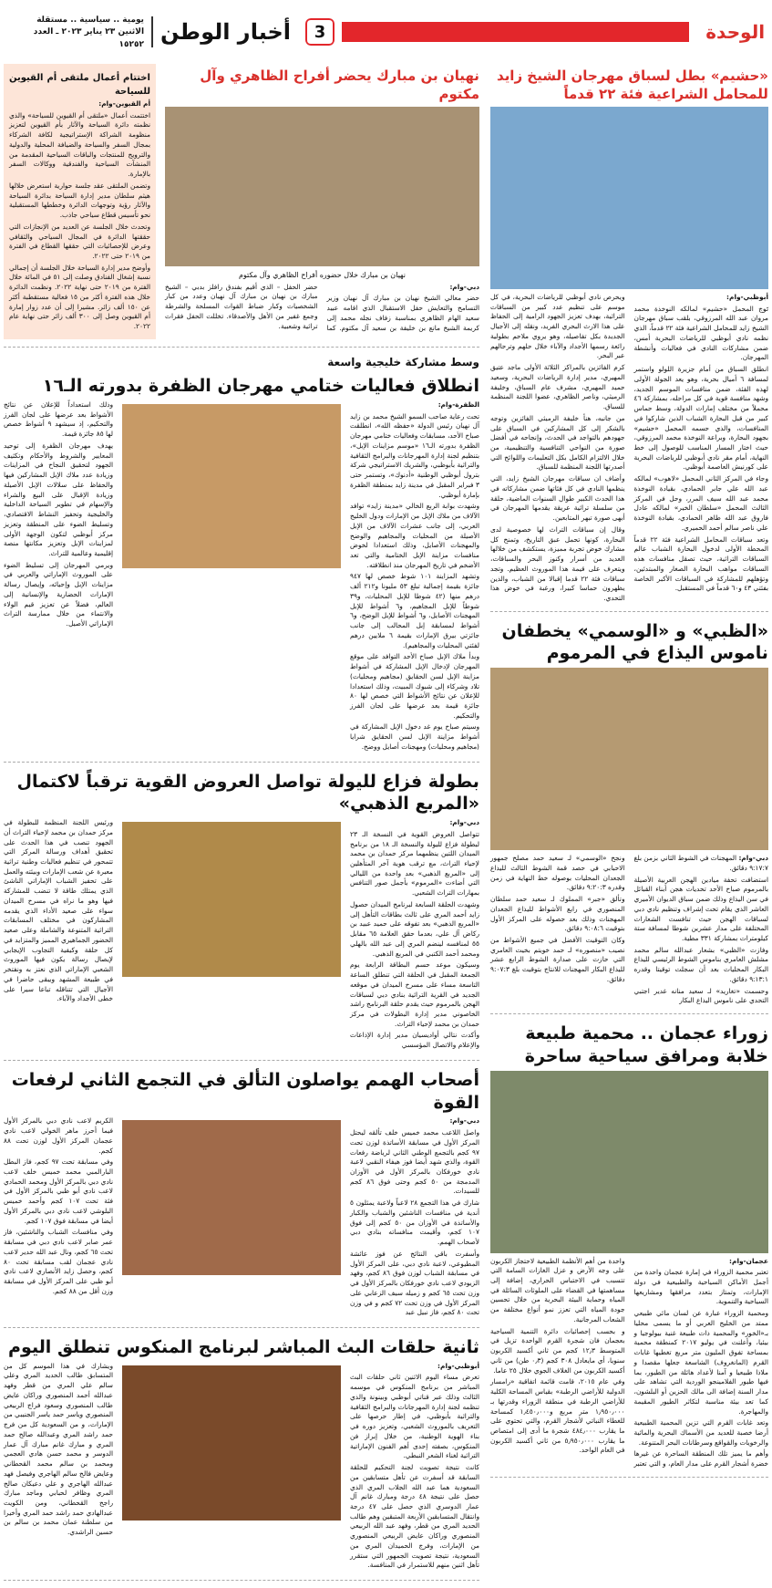الوحدة
3
أخبار الوطن
يومية .. سياسية .. مستقلة
الاثنين ٢٣ يناير ٢٠٢٣ ـ العدد ١٥٢٥٢
«حشيم» بطل لسباق مهرجان الشيخ زايد للمحامل الشراعية فئة ٢٢ قدماً
أبوظبي-وام:
تَوج المحمل «حشيم» لمالكه النوخذة محمد مروان عبد الله المرزوقي، بلقب سباق مهرجان الشيخ زايد للمحامل الشراعية فئة ٢٢ قدماً، الذي نظمه نادي أبوظبي للرياضات البحرية أمس، ضمن مشاركات النادي في فعاليات وأنشطة المهرجان.
انطلق السباق من أمام جزيرة اللولو واستمر لمسافة ٦ أميال بحرية، وهو يعد الجولة الأولى لهذه الفئة، ضمن منافسات الموسم الجديد، وشهد منافسة قوية في كل مراحله، بمشاركة ٤٦ محملاً من مختلف إمارات الدولة، وسط حماس كبير من قبل البحارة الشباب الذين شاركوا في المنافسات، والذي حسمه المحمل «حشيم» بجهود البحارة، وبراعة النوخذة محمد المرزوقي، حيث اختار المسار المناسب للوصول إلى خط النهاية، أمام مقر نادي أبوظبي للرياضات البحرية على كورنيش العاصمة أبوظبي.
وجاء في المركز الثاني المحمل «لاهوب» لمالكه عبد الله علي جابر الحمادي، بقيادة النوخذة محمد عبد الله سيف المرر، وحل في المركز الثالث المحمل «سلطان الخير» لمالكه عادل فاروق عبد الله طاهر الحمادي، بقيادة النوخذة علي ناصر سالم أحمد الحميري.
وتعد سباقات المحامل الشراعية فئة ٢٢ قدماً المحطة الأولى لدخول البحارة الشباب عالم السباقات التراثية، حيث تصقل منافسات هذه السباقات مواهب البحارة الصغار والمبتدئين، وتؤهلهم للمشاركة في السباقات الأكبر الخاصة بفئتي ٤٣ و٦٠ قدماً في المستقبل.
ويحرص نادي أبوظبي للرياضات البحرية، في كل موسم على تنظيم عدد كبير من السباقات التراثية، بهدف تعزيز الجهود الرامية إلى الحفاظ على هذا الارث البحري الفريد، ونقله إلى الأجيال الجديدة بكل تفاصيله، وهو يروي ملاحم بطولية رائعة رسمها الأجداد والآباء خلال حلهم وترحالهم عبر البحر.
كرم الفائزين بالمراكز الثلاثة الأولى ماجد عتيق المهيري، مدير إدارة الرياضات البحرية، وسعيد حميد المهيري، مشرف عام السباق، وخليفة الرميثي، وناصر الظاهري، عضوا اللجنة المنظمة للسباق.
من جانبه، هنأ خليفة الرميثي الفائزين وتوجه بالشكر إلى كل المشاركين في السباق على جهودهم بالتواجد في الحدث، وإنجاحه في أفضل صورة من النواحي التنافسية والتنظيمية، من خلال الالتزام الكامل بكل التعليمات واللوائح التي أصدرتها اللجنة المنظمة للسباق.
وأضاف ان سباقات مهرجان الشيخ زايد، التي ينظمها النادي في كل فئاتها ضمن مشاركاته في هذا الحدث الكبير طوال السنوات الماضية، حلقة من سلسلة تراثية عريقة يقدمها المهرجان في أبهى صورة تبهر المتابعين.
وقال إن سباقات التراث لها خصوصية لدى البحارة، كونها تحمل عبق التاريخ، وتمنح كل مشارك خوض تجربة مميزة، يستكشف من خلالها العديد من أسرار وكنوز البحر والسباقات، ويتعرف على قيمة هذا الموروث العظيم. وتجد سباقات فئة ٢٢ قدما إقبالا من الشباب، والذين يظهرون حماسا كبيرا، ورغبة في خوض هذا التحدي.
«الظبي» و «الوسمي» يخطفان ناموس اليذاع في المرموم
دبي-وام: المهجنات في الشوط الثاني بزمن بلغ ٩:١٧:٧ دقائق.
استضافت تحفة ميادين الهجن العربية الأصيلة بالمرموم صباح الأحد تحديات هجن أبناء القبائل في سن اليذاع وذلك ضمن سباق الديوان الأميري العاشر الذي يقام تحت إشراف وتنظيم نادي دبي لسباقات الهجن حيث تنافست الشعارات المختلفة على مدار عشرين شوطا لمسافة ستة كيلومترات بمشاركة ٣٣١ مطية.
وفازت «الظبي» بشعار عبدالله سالم محمد مشلش العامري بناموس الشوط الرئيسي لليذاع البكار المحليات بعد أن سجلت توقيتا وقدره ٩:١٣:١ دقائق.
وحسمت «تغاريد» لـ سعيد منانه غدير اجتبي التحدي على ناموس اليذاع البكار
ونجح «الوسمي» لـ سعيد حمد مصلح جمهور الاحبابي في حصد قمة الشوط الثالث لليذاع الجعدان المحليات بوصوله خط النهاية في زمن وقدره ٩:٢٠:٣ دقائق.
وتألق «جبر» المملوك لـ سعيد حمد سلطان المنصوري في رابع الأشواط لليذاع الجعدان المهجنات وذلك بعد حصوله على المركز الأول بتوقيت ٩:٠٨:٦ دقائق.
وكان التوقيت الأفضل في جميع الأشواط من نصيب «منصوره» لـ حمد خويتم بخيت العامري التي حازت على صدارة الشوط الرابع عشر لليذاع البكار المهجنات للانتاج بتوقيت بلغ ٩:٠٧:٣ دقائق.
زوراء عجمان .. محمية طبيعة خلابة ومرافق سياحية ساحرة
عجمان-وام:
تعتبر محمية الزوراء في إمارة عجمان واحدة من أجمل الأماكن السياحية والطبيعية في دولة الإمارات، وتمتاز بتعدد مرافقها ومشاريعها السياحية والتنموية.
ومحمية الزوراء عبارة عن لسان مائي طبيعي ممتد من الخليج العربي أو ما يسمى محليا بـ«الخور» والمحمية ذات طبيعة غنية بيولوجيا و بيئيا، وأعلنت في يوليو ٢٠١٧ كمنطقة محمية بمساحة تفوق المليون متر مربع تغطيها غابات القرم (المانغروف) الشاسعة جعلها مقصدا و ملاذا طبيعيا و آمنا لأعداد هائلة من الطيور، بما فيها طيور الفلامينجو الوردية التي تشاهد على مدار السنة إضافة الى مالك الحزين أو البلشون، كما تعد بيئة مناسبة لتكاثر الطيور المقيمة والمهاجرة.
وتعد غابات القرم التي تزين المحمية الطبيعية أرضا خصبة للعديد من الأسماك البحرية والمائية والرخويات والقواقع وسرطانات البحر المتنوعة.
وأهم ما يميز تلك المنطقة الساحرة عن غيرها خضرة أشجار القرم على مدار العام، و التي تعتبر واحدة من أهم الأنظمة الطبيعية لاحتجاز الكربون على وجه الأرض و عزل الغازات السامة التي تتسبب في الاحتباس الحراري، إضافة إلى مساهمتها في القضاء على الملوثات السائلة في المياه وحماية البيئة البحرية من خلال تحسين جودة المياه التي تعزز نمو أنواع مختلفة من الشعاب المرجانية.
و بحسب إحصائيات دائرة التنمية السياحية بعجمان فان شجرة القرم الواحدة تزيل في المتوسط ١٢٫٣ كجم من ثاني أكسيد الكربون سنويا، أي مايعادل ٣٠٨ كجم (٠٫٣ طن) من ثاني أكسيد الكربون من الغلاف الجوي خلال ٢٥ عاما.
وفي عام ٢٠١٥، قامت قائمة اتفاقية «رامسار الدولية للأراضي الرطبة» بقياس المساحة الكلية للأراضي الرطبة في منطقة الزوراء وقدرتها بـ ١٫٩٥٠٫٠٠٠ متر مربع و١٫٤٥٠٫٠٠٠ كمساحة للغطاء النباتي لأشجار القرم، والتي تحتوي على ما يقارب ٤٨٤٫٠٠٠ شجرة ما أدى إلى امتصاص ما يقارب ٥٫٩٥٠٫٠٠٠ من ثاني أكسيد الكربون في العام الواحد.
نهيان بن مبارك يحضر أفراح الظاهري وآل مكتوم
نهيان بن مبارك خلال حضوره أفراح الظاهري وآل مكتوم
دبي-وام:
حضر معالي الشيخ نهيان بن مبارك آل نهيان وزير التسامح والتعايش حفل الاستقبال الذي اقامه عبيد سعيد الهام الظاهري بمناسبة زفاف نجله محمد إلى كريمة الشيخ مانع بن خليفة بن سعيد آل مكتوم. كما حضر الحفل – الذي أقيم بفندق رافلز بدبي – الشيخ مبارك بن نهيان بن مبارك آل نهيان وعدد من كبار الشخصيات وكبار ضباط القوات المسلحة والشرطة وجمع غفير من الأهل والأصدقاء. تخللت الحفل فقرات تراثية وشعبية.
اختتام أعمال ملتقى أم القيوين للسياحة
أم القيوين-وام:
اختتمت أعمال «ملتقى أم القيوين للسياحة» والذي نظمته دائرة السياحة والآثار بأم القيوين لتعزيز منظومة الشراكة الإستراتيجية لكافة الشركاء بمجال السفر والسياحة والضيافة المحلية والدولية والترويج للمنتجات والباقات السياحية المقدمة من المنشآت السياحية والفندقية ووكالات السفر بالإمارة.
وتضمن الملتقى عقد جلسة حوارية استعرض خلالها هيثم سلطان مدير إدارة السياحة بدائرة السياحة والآثار رؤية وتوجهات الدائرة وخططها المستقبلية نحو تأسيس قطاع سياحي جاذب.
وتحدث خلال الجلسة عن العديد من الإنجازات التي حققتها الدائرة في المجال السياحي والثقافي وعرض للإحصائيات التي حققها القطاع في الفترة من ٢٠١٩ حتى ٢٠٢٢.
وأوضح مدير إدارة السياحة خلال الجلسة أن إجمالي نسبة إشغال الفنادق وصلت إلى ٥١ في المائة خلال الفترة من ٢٠١٩ حتى نهاية ٢٠٢٢. ونظمت الدائرة خلال هذه الفترة أكثر من ١٥ فعالية مستقطبة أكثر عن ١٥٠ ألف زائر. مشيرا إلى أن عدد زوار إمارة أم القيوين وصل إلى ٣٠٠ ألف زائر حتى نهاية عام ٢٠٢٢.
وسط مشاركة خليجية واسعة
انطلاق فعاليات ختامي مهرجان الظفرة بدورته الـ١٦
الظفرة-وام:
تحت رعاية صاحب السمو الشيخ محمد بن زايد آل نهيان رئيس الدولة «حفظه الله»، انطلقت صباح الأحد، مسابقات وفعاليات ختامي مهرجان الظفرة بدورته الـ١٦ «موسم مزاينات الإبل»، بتنظيم لجنة إدارة المهرجانات والبرامج الثقافية والتراثية بأبوظبي، والشريك الاستراتيجي شركة بترول أبوظبي الوطنية «أدنوك»، وتستمر حتى ٣ فبراير المقبل في مدينة زايد بمنطقة الظفرة بإمارة أبوظبي.
وشهدت بوابة الربع الخالي «مدينة زايد» توافد الآلاف من ملاك الإبل من الإمارات ودول الخليج العربي، إلى جانب عشرات الآلاف من الإبل الأصيلة من المحليات والمجاهيم والوضح والمهجنات الأصايل، وذلك استعدادا لخوض منافسات مزاينة الإبل الختامية والتي تعد الأضخم في تاريخ المهرجان منذ انطلاقته.
وتشهد المزاينة ١٠١ شوط خصص لها ٩٤٧ جائزة بقيمة إجمالية تبلغ ٥٣ مليونا و٢١٢ ألف درهم منها (٤٢ شوطا للإبل المحليات، و٣٩ شوطاً للإبل المجاهيم، و٦ أشواط للإبل المهجنات الأصايل، و٦ أشواط للإبل الوضح، و٦ أشواط لمسابقة إبل المحالب إلى جانب جائزتي بيرق الإمارات بقيمة ٦ ملايين درهم لفئتي المحليات والمجاهيم).
وبدأ ملاك الإبل صباح الأحد التوافد على موقع المهرجان لإدخال الإبل المشاركة في أشواط مزاينة الإبل لسن الحقايق (مجاهيم ومحليات) تلاد وشركاء إلى شبوك المبيت، وذلك استعدادا للإعلان عن نتائج الأشواط التي خصص لها ٨٠ جائزة قيمة بعد عرضها على لجان الفرز والتحكيم.
وسيتم صباح يوم غد دخول الإبل المشاركة في أشواط مزاينة الإبل لسن الحقايق شرايا (مجاهيم ومحليات) ومهجنات أصايل ووضح.
وذلك استعداداً للإعلان عن نتائج الأشواط بعد عرضها على لجان الفرز والتحكيم، إذ سيشهد ٩ أشواط خصص لها ٨٥ جائزة قيمة.
يهدف مهرجان الظفرة إلى توحيد المعايير والشروط والأحكام وتكثيف الجهود لتحقيق النجاح في المزاينات وزيادة عدد ملاك الإبل المشاركين فيها والحفاظ على سلالات الإبل الأصيلة وزيادة الإقبال على البيع والشراء والإسهام في تطوير السياحة الداخلية والخليجية وتحفيز النشاط الاقتصادي، وتسليط الضوء على المنطقة وتعزيز مركز أبوظبي لتكون الوجهة الأولى لمزاينات الإبل وتعزيز مكانتها منصة إقليمية وعالمية للتراث.
ويرمي المهرجان إلى تسليط الضوء على الموروث الإماراتي والعربي في مزاينات الإبل وإحيائه، وإيصال رسالة الإمارات الحضارية والإنسانية إلى العالم، فضلاً عن تعزيز قيم الولاء والانتماء من خلال ممارسة التراث الإماراتي الأصيل.
بطولة فزاع لليولة تواصل العروض القوية ترقباً لاكتمال «المربع الذهبي»
دبي-وام:
تتواصل العروض القوية في النسخة الـ ٢٣ لبطولة فزاع لليولة والنسخة الـ ١٨ من برنامج الميدان اللتين ينظمهما مركز حمدان بن محمد لإحياء التراث، مع ترقب هوية آخر المتأهلين إلى «المربع الذهبي» بعد واحدة من الليالي التي أضاءت «المرموم» بأجمل صور التنافس بمهارات التراث الشعبي.
وشهدت الحلقة السابعة لبرنامج الميدان حصول زايد أحمد المري على ثالث بطاقات التأهل إلى «المربع الذهبي» بعد تفوقه على حميد عبيد بن ركاض آل علي، بعدما حقق العلامة ٦٥ مقابل ٥٥ لمنافسه لينضم المري إلى عبد الله بالهلي ومحمد أحمد الكتبي في المربع الذهبي.
وسيكون موعد حسم البطاقة الرابعة يوم الجمعة المقبل في الحلقة التي تنطلق الساعة التاسعة مساء على مسرح الميدان في موقعه الجديد في القرية التراثية بنادي دبي لسباقات الهجن بالمرموم حيث يقدم حلقة البرنامج راشد الخاصوني مدير إدارة البطولات في مركز حمدان بن محمد لإحياء التراث.
وأكدت نتالي أواديسيان مدير إدارة الإذاعات والإعلام والاتصال المؤسسي
ورئيس اللجنة المنظمة للبطولة في مركز حمدان بن محمد لإحياء التراث أن الجهود تنصب في هذا الحدث على تحقيق أهداف ورسالة المركز التي تتمحور في تنظيم فعاليات وطنية تراثية معبرة عن شعب الإمارات وبيئته والعمل على تحفيز الشباب الإماراتي الناشئ الذي يمتلك طاقة لا تنضب للمشاركة فيها وهو ما نراه في مسرح الميدان سواء على صعيد الأداء الذي يقدمه المشاركون في مختلف المسابقات التراثية المتنوعة والشاملة وعلى صعيد الحضور الجماهيري المميز والمتزايد في كل حلقة وكيفية التجاوب الإيجابي لإيصال رسالة يكون فيها الموروث الشعبي الإماراتي الذي نعتز به ونفتخر في طبيعة المشهد ويبقى حاضرا في الأجيال التي تتناقله تباعا سيرا على خطى الأجداد والآباء.
أصحاب الهمم يواصلون التألق في التجمع الثاني لرفعات القوة
دبي-وام:
واصل اللاعب محمد خميس خلف تألقه ليحتل المركز الأول في مسابقة الأساتذة لوزن تحت ٩٧ كجم بالتجمع الوطني الثاني لرياضة رفعات القوة، والذي شهد أيضا فوز هيفاء النقبي لاعبة نادي خورفكان بالمركز الأول في الأوزان المدمجة من ٥٠ كجم وحتى فوق ٨٦ كجم للسيدات.
شارك في هذا التجمع ٢٨ لاعباً ولاعبة يمثلون ٥ أندية في منافسات الناشئين والشباب والكبار والأساتذة في الأوزان من ٥٠ كجم إلى فوق ١٠٧ كجم، وأقيمت منافساته بنادي دبي لأصحاب الهمم.
وأسفرت باقي النتائج عن فوز عائشة المطيوعي، لاعبة نادي دبي، على المركز الأول في مسابقة الشباب لوزن فوق ٨٦ كجم، وفهد الزيودي لاعب نادي خورفكان بالمركز الأول في وزن تحت ٦٥ كجم و زميله سيف الزعابي على المركز الأول في وزن تحت ٧٢ كجم و في وزن تحت ٨٠ كجم، فاز نبيل عبد
الكريم لاعب نادي دبي بالمركز الأول فيما أحرز ماهر الخولي لاعب نادي عجمان المركز الأول لوزن تحت ٨٨ كجم.
وفي مسابقة تحت ٩٧ كجم، فاز البطل البارالمبي محمد خميس خلف لاعب نادي دبي بالمركز الأول ومحمد الحمادي لاعب نادي أبو ظبي بالمركز الأول في فئة تحت ١٠٧ كجم وأحمد خميس البلوشي لاعب نادي دبي بالمركز الأول أيضا في مسابقة فوق ١٠٧ كجم.
وفي منافسات الشباب والناشئين، فاز عمر صابر لاعب نادي دبي في مسابقة تحت ٦٥ كجم، ونال عبد الله حدير لاعب نادي عجمان لقب مسابقة تحت ٨٠ كجم، وحصل زايد الأنصاري لاعب نادي أبو ظبي على المركز الأول في مسابقة وزن أقل من ٨٨ كجم.
ثانية حلقات البث المباشر لبرنامج المنكوس تنطلق اليوم
أبوظبي-وام:
تعرض مساء اليوم الاثنين ثاني حلقات البث المباشر من برنامج المنكوس في موسمه الثالث وذلك عبر قناتي أبوظبي وبينونة والذي تنظمه لجنة إدارة المهرجانات والبرامج الثقافية والتراثية بأبوظبي، في إطار حرصها على التعريف بالموروث الشعبي، وتعزيز دوره في بناء الهوية الوطنية، من خلال إبراز فن المنكوس، بصفته إحدى أهم الفنون الإماراتية التراثية لغناء الشعر النبطي.
كانت نتيجة تصويت لجنة التحكيم للحلقة السابقة قد أسفرت عن تأهل متسابقين من السعودية هما عبد الله الجلاب المري الذي حصل على نتيجة ٤٨ درجة ومبارك غانم آل عمار الدوسري الذي حصل على ٤٧ درجة وانتقال المتسابقين الأربعة المتبقين وهم طالب الحديد المري من قطر، وفهد عبد الله الربيعي المنصوري وراكان عايض الربيعي المنصوري من الإمارات، وفرج الحميدان المري من السعودية، نتيجة تصويت الجمهور التي ستقرر تأهل اثنين منهم للاستمرار في المنافسة.
ويشارك في هذا الموسم كل من المتسابق طالب الحديد المري وعلي سالم علي المري من قطر وفهد عبدالله أحمد المنصوري وراكان عايض طالب المنصوري وسعود فراج الربيعي المنصوري وياسر حمد ياسر الجنيبي من الإمارات، و من السعودية كل من فرج حمد راشد المري وعبدالله صالح حمد المري و مبارك غانم مبارك آل عمار الدوسر و محمد حسن هادي العجمي ومحمد بن سالم محمد القحطاني وعايض فالح سالم الهاجري وفيصل فهد عبدالله الهاجري و علي دعيكان صالح المري وظافر لحبابي وماجد مبارك راجح القحطاني، ومن الكويت عبدالهادي حمد راشد حمد المري وأخيرا من سلطنة عمان محمد بن سالم بن حسين الراشدي.